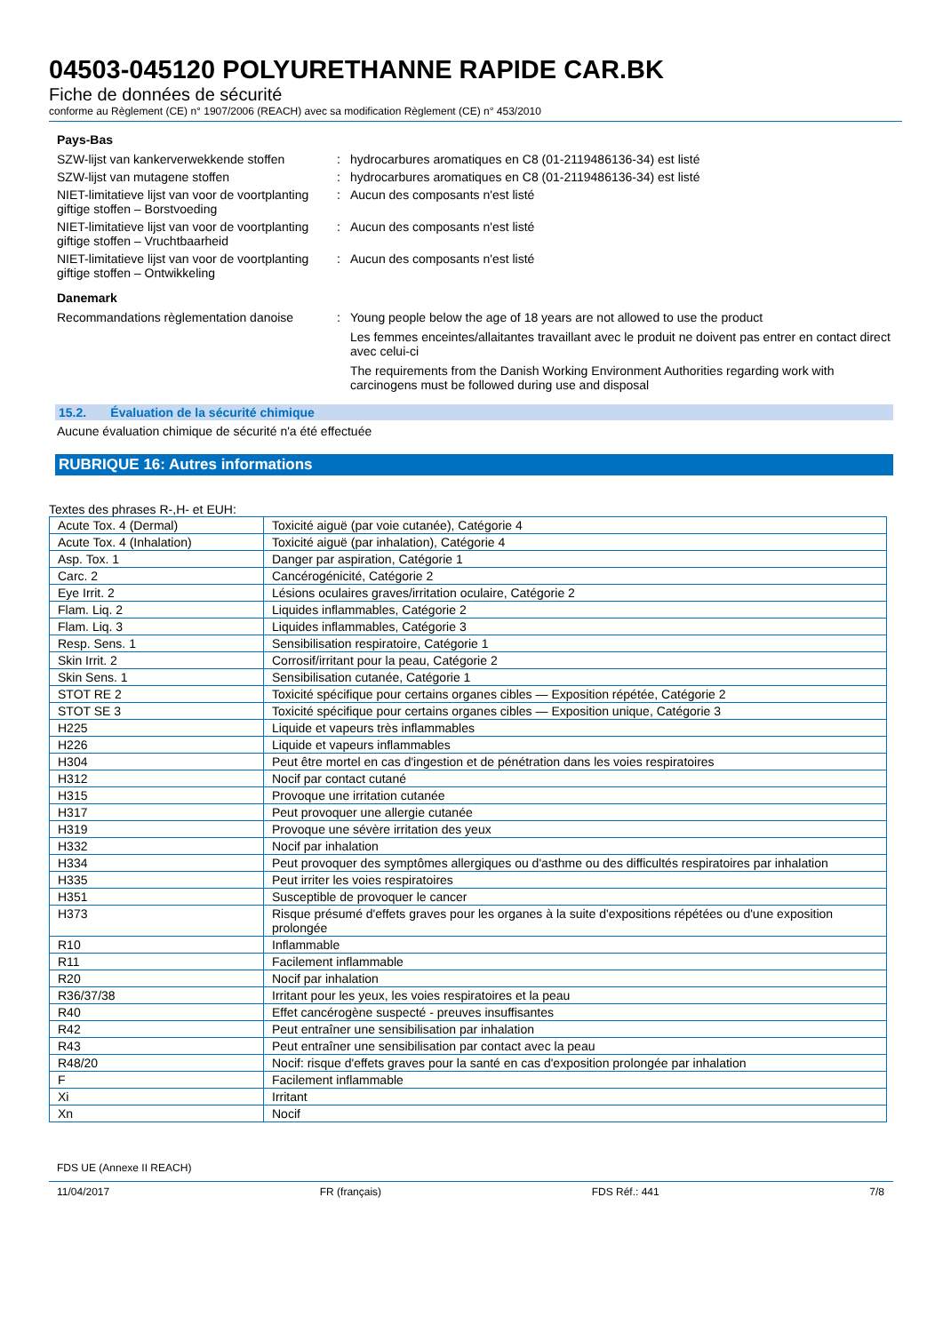04503-045120 POLYURETHANNE RAPIDE CAR.BK
Fiche de données de sécurité
conforme au Règlement (CE) n° 1907/2006 (REACH) avec sa modification Règlement (CE) n° 453/2010
Pays-Bas
SZW-lijst van kankerverwekkende stoffen
: hydrocarbures aromatiques en C8 (01-2119486136-34) est listé
SZW-lijst van mutagene stoffen : hydrocarbures aromatiques en C8 (01-2119486136-34) est listé
NIET-limitatieve lijst van voor de voortplanting giftige stoffen – Borstvoeding
: Aucun des composants n'est listé
NIET-limitatieve lijst van voor de voortplanting giftige stoffen – Vruchtbaarheid
: Aucun des composants n'est listé
NIET-limitatieve lijst van voor de voortplanting giftige stoffen – Ontwikkeling
: Aucun des composants n'est listé
Danemark
Recommandations règlementation danoise
: Young people below the age of 18 years are not allowed to use the product
Les femmes enceintes/allaitantes travaillant avec le produit ne doivent pas entrer en contact direct avec celui-ci
The requirements from the Danish Working Environment Authorities regarding work with carcinogens must be followed during use and disposal
15.2. Évaluation de la sécurité chimique
Aucune évaluation chimique de sécurité n'a été effectuée
RUBRIQUE 16: Autres informations
Textes des phrases R-,H- et EUH:
| Acute Tox. 4 (Dermal) | Toxicité aiguë (par voie cutanée), Catégorie 4 |
| Acute Tox. 4 (Inhalation) | Toxicité aiguë (par inhalation), Catégorie 4 |
| Asp. Tox. 1 | Danger par aspiration, Catégorie 1 |
| Carc. 2 | Cancérogénicité, Catégorie 2 |
| Eye Irrit. 2 | Lésions oculaires graves/irritation oculaire, Catégorie 2 |
| Flam. Liq. 2 | Liquides inflammables, Catégorie 2 |
| Flam. Liq. 3 | Liquides inflammables, Catégorie 3 |
| Resp. Sens. 1 | Sensibilisation respiratoire, Catégorie 1 |
| Skin Irrit. 2 | Corrosif/irritant pour la peau, Catégorie 2 |
| Skin Sens. 1 | Sensibilisation cutanée, Catégorie 1 |
| STOT RE 2 | Toxicité spécifique pour certains organes cibles — Exposition répétée, Catégorie 2 |
| STOT SE 3 | Toxicité spécifique pour certains organes cibles — Exposition unique, Catégorie 3 |
| H225 | Liquide et vapeurs très inflammables |
| H226 | Liquide et vapeurs inflammables |
| H304 | Peut être mortel en cas d'ingestion et de pénétration dans les voies respiratoires |
| H312 | Nocif par contact cutané |
| H315 | Provoque une irritation cutanée |
| H317 | Peut provoquer une allergie cutanée |
| H319 | Provoque une sévère irritation des yeux |
| H332 | Nocif par inhalation |
| H334 | Peut provoquer des symptômes allergiques ou d'asthme ou des difficultés respiratoires par inhalation |
| H335 | Peut irriter les voies respiratoires |
| H351 | Susceptible de provoquer le cancer |
| H373 | Risque présumé d'effets graves pour les organes à la suite d'expositions répétées ou d'une exposition prolongée |
| R10 | Inflammable |
| R11 | Facilement inflammable |
| R20 | Nocif par inhalation |
| R36/37/38 | Irritant pour les yeux, les voies respiratoires et la peau |
| R40 | Effet cancérogène suspecté - preuves insuffisantes |
| R42 | Peut entraîner une sensibilisation par inhalation |
| R43 | Peut entraîner une sensibilisation par contact avec la peau |
| R48/20 | Nocif: risque d'effets graves pour la santé en cas d'exposition prolongée par inhalation |
| F | Facilement inflammable |
| Xi | Irritant |
| Xn | Nocif |
FDS UE (Annexe II REACH)
11/04/2017 FR (français) FDS Réf.: 441 7/8